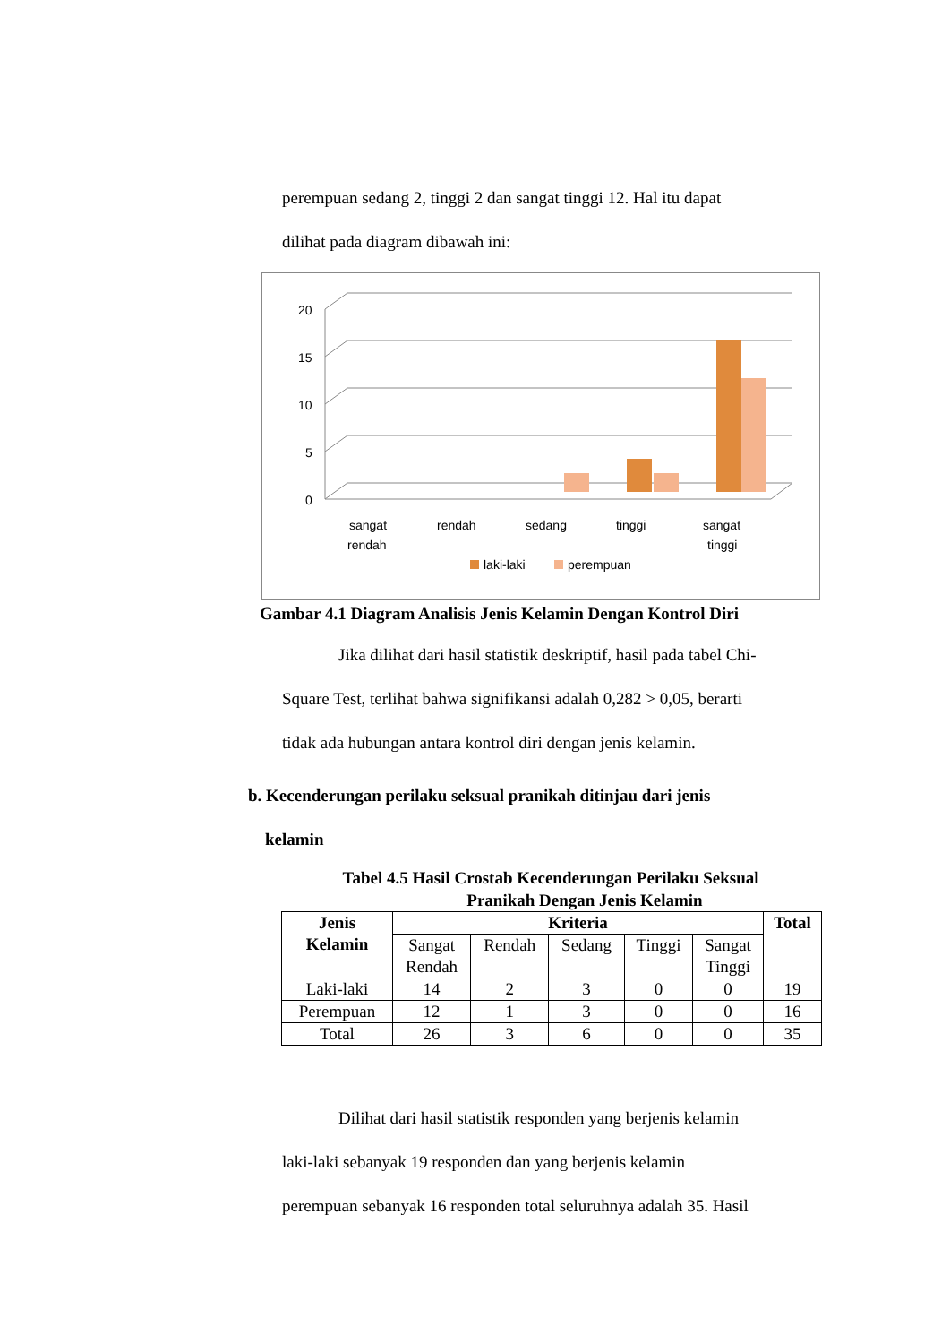perempuan sedang 2, tinggi 2 dan sangat tinggi 12. Hal itu dapat
dilihat pada diagram dibawah ini:
20
15
10
5
0
sangat
rendah
rendah
sedang
tinggi
sangat
tinggi
laki-laki
perempuan
Gambar 4.1 Diagram Analisis Jenis Kelamin Dengan Kontrol Diri
Jika dilihat dari hasil statistik deskriptif, hasil pada tabel Chi-
Square Test, terlihat bahwa signifikansi adalah 0,282 > 0,05, berarti
tidak ada hubungan antara kontrol diri dengan jenis kelamin.
b. Kecenderungan perilaku seksual pranikah ditinjau dari jenis
kelamin
Tabel 4.5 Hasil Crostab Kecenderungan Perilaku Seksual
Pranikah Dengan Jenis Kelamin
| Jenis Kelamin | Kriteria | | | | | Total |
| --- | --- | --- | --- | --- | --- | --- |
| | Sangat Rendah | Rendah | Sedang | Tinggi | Sangat Tinggi | |
| Laki-laki | 14 | 2 | 3 | 0 | 0 | 19 |
| Perempuan | 12 | 1 | 3 | 0 | 0 | 16 |
| Total | 26 | 3 | 6 | 0 | 0 | 35 |
Dilihat dari hasil statistik responden yang berjenis kelamin
laki-laki sebanyak 19 responden dan yang berjenis kelamin
perempuan sebanyak 16 responden total seluruhnya adalah 35. Hasil